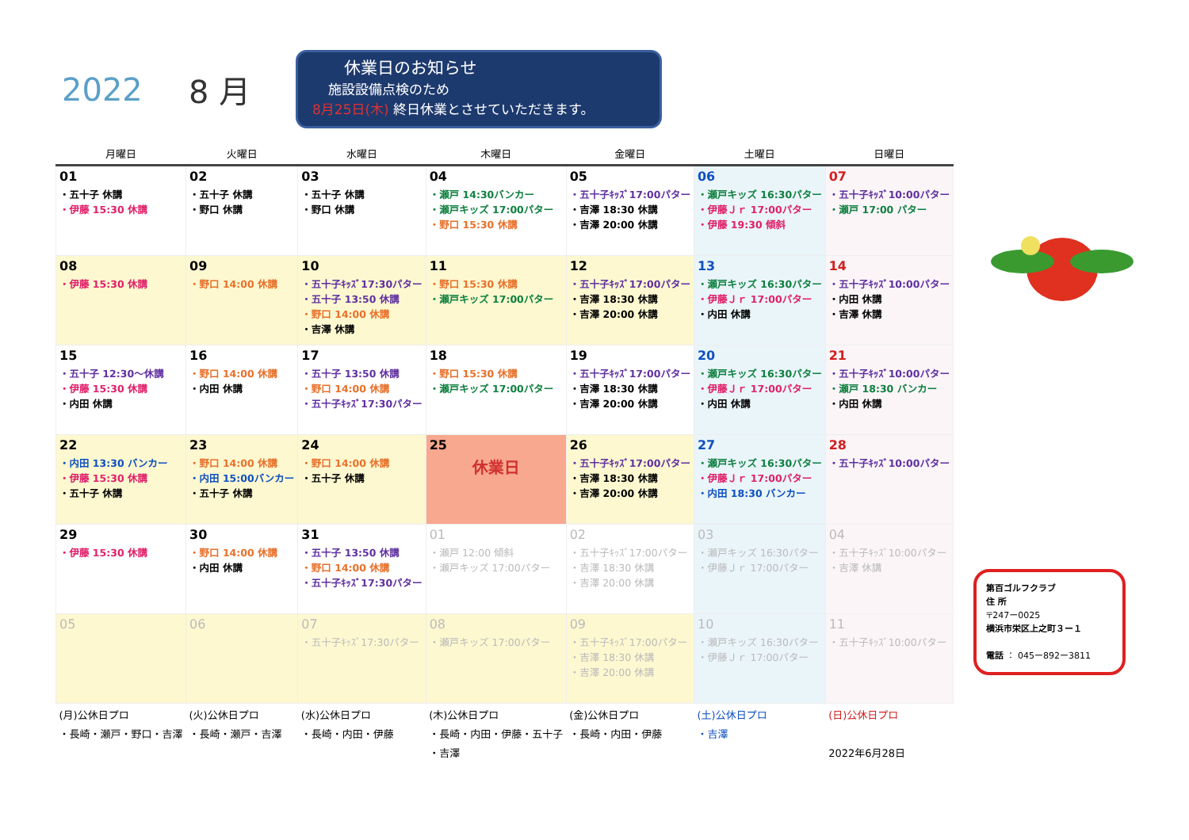2022 8 月
休業日のお知らせ
施設設備点検のため
8月25日(木) 終日休業とさせていただきます。
| 月曜日 | 火曜日 | 水曜日 | 木曜日 | 金曜日 | 土曜日 | 日曜日 |
| --- | --- | --- | --- | --- | --- | --- |
| 01 ・五十子 休講 ・伊藤 15:30 休講 | 02 ・五十子 休講 ・野口 休講 | 03 ・五十子 休講 ・野口 休講 | 04 ・瀬戸 14:30バンカー ・瀬戸キッズ 17:00パター ・野口 15:30 休講 | 05 ・五十子ｷｯｽﾞ17:00パター ・吉澤 18:30 休講 ・吉澤 20:00 休講 | 06 ・瀬戸キッズ 16:30パター ・伊藤Ｊｒ 17:00パター ・伊藤 19:30 傾斜 | 07 ・五十子ｷｯｽﾞ10:00パター ・瀬戸 17:00 パター |
| 08 ・伊藤 15:30 休講 | 09 ・野口 14:00 休講 | 10 ・五十子ｷｯｽﾞ17:30パター ・五十子 13:50 休講 ・野口 14:00 休講 ・吉澤 休講 | 11 ・野口 15:30 休講 ・瀬戸キッズ 17:00パター | 12 ・五十子ｷｯｽﾞ17:00パター ・吉澤 18:30 休講 ・吉澤 20:00 休講 | 13 ・瀬戸キッズ 16:30パター ・伊藤Ｊｒ 17:00パター ・内田 休講 | 14 ・五十子ｷｯｽﾞ10:00パター ・内田 休講 ・吉澤 休講 |
| 15 ・五十子 12:30～休講 ・伊藤 15:30 休講 ・内田 休講 | 16 ・野口 14:00 休講 ・内田 休講 | 17 ・五十子 13:50 休講 ・野口 14:00 休講 ・五十子ｷｯｽﾞ17:30パター | 18 ・野口 15:30 休講 ・瀬戸キッズ 17:00パター | 19 ・五十子ｷｯｽﾞ17:00パター ・吉澤 18:30 休講 ・吉澤 20:00 休講 | 20 ・瀬戸キッズ 16:30パター ・伊藤Ｊｒ 17:00パター ・内田 休講 | 21 ・五十子ｷｯｽﾞ10:00パター ・瀬戸 18:30 バンカー ・内田 休講 |
| 22 ・内田 13:30 バンカー ・伊藤 15:30 休講 ・五十子 休講 | 23 ・野口 14:00 休講 ・内田 15:00バンカー ・五十子 休講 | 24 ・野口 14:00 休講 ・五十子 休講 | 25 休業日 | 26 ・五十子ｷｯｽﾞ17:00パター ・吉澤 18:30 休講 ・吉澤 20:00 休講 | 27 ・瀬戸キッズ 16:30パター ・伊藤Ｊｒ 17:00パター ・内田 18:30 バンカー | 28 ・五十子ｷｯｽﾞ10:00パター |
| 29 ・伊藤 15:30 休講 | 30 ・野口 14:00 休講 ・内田 休講 | 31 ・五十子 13:50 休講 ・野口 14:00 休講 ・五十子ｷｯｽﾞ17:30パター | 01 ・瀬戸 12:00 傾斜 ・瀬戸キッズ 17:00パター | 02 ・五十子ｷｯｽﾞ17:00パター ・吉澤 18:30 休講 ・吉澤 20:00 休講 | 03 ・瀬戸キッズ 16:30パター ・伊藤Ｊｒ 17:00パター | 04 ・五十子ｷｯｽﾞ10:00パター ・吉澤 休講 |
| 05 | 06 | 07 ・五十子ｷｯｽﾞ17:30パター | 08 ・瀬戸キッズ 17:00パター | 09 ・五十子ｷｯｽﾞ17:00パター ・吉澤 18:30 休講 ・吉澤 20:00 休講 | 10 ・瀬戸キッズ 16:30パター ・伊藤Ｊｒ 17:00パター | 11 ・五十子ｷｯｽﾞ10:00パター |
| (月)公休日プロ ・長崎・瀬戸・野口・吉澤 | (火)公休日プロ ・長崎・瀬戸・吉澤 | (水)公休日プロ ・長崎・内田・伊藤 | (木)公休日プロ ・長崎・内田・伊藤・五十子 ・吉澤 | (金)公休日プロ ・長崎・内田・伊藤 | (土)公休日プロ ・吉澤 | (日)公休日プロ 2022年6月28日 |
第百ゴルフクラブ
住 所
〒247ー0025
横浜市栄区上之町３ー１
電話 ： 045ー892ー3811